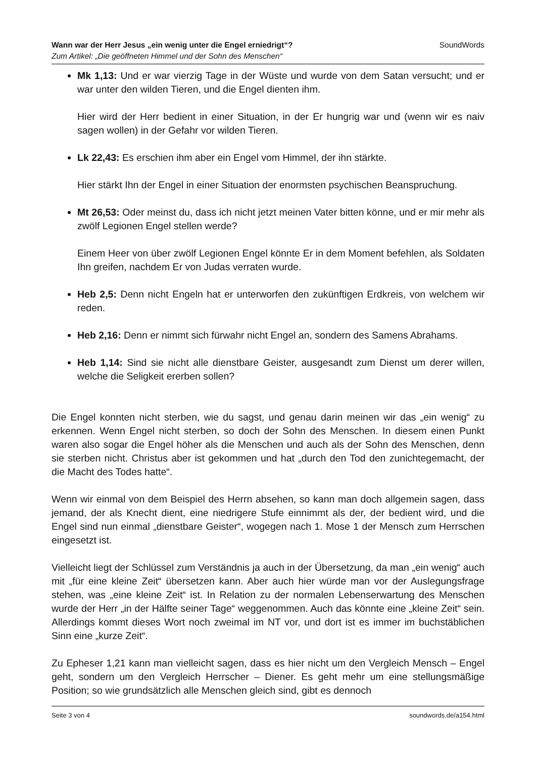SoundWords Wann war der Herr Jesus „ein wenig unter die Engel erniedrigt“?
Zum Artikel: „Die geöffneten Himmel und der Sohn des Menschen“
Mk 1,13: Und er war vierzig Tage in der Wüste und wurde von dem Satan versucht; und er war unter den wilden Tieren, und die Engel dienten ihm.
Hier wird der Herr bedient in einer Situation, in der Er hungrig war und (wenn wir es naiv sagen wollen) in der Gefahr vor wilden Tieren.
Lk 22,43: Es erschien ihm aber ein Engel vom Himmel, der ihn stärkte.
Hier stärkt Ihn der Engel in einer Situation der enormsten psychischen Beanspruchung.
Mt 26,53: Oder meinst du, dass ich nicht jetzt meinen Vater bitten könne, und er mir mehr als zwölf Legionen Engel stellen werde?
Einem Heer von über zwölf Legionen Engel könnte Er in dem Moment befehlen, als Soldaten Ihn greifen, nachdem Er von Judas verraten wurde.
Heb 2,5: Denn nicht Engeln hat er unterworfen den zukünftigen Erdkreis, von welchem wir reden.
Heb 2,16: Denn er nimmt sich fürwahr nicht Engel an, sondern des Samens Abrahams.
Heb 1,14: Sind sie nicht alle dienstbare Geister, ausgesandt zum Dienst um derer willen, welche die Seligkeit ererben sollen?
Die Engel konnten nicht sterben, wie du sagst, und genau darin meinen wir das „ein wenig“ zu erkennen. Wenn Engel nicht sterben, so doch der Sohn des Menschen. In diesem einen Punkt waren also sogar die Engel höher als die Menschen und auch als der Sohn des Menschen, denn sie sterben nicht. Christus aber ist gekommen und hat „durch den Tod den zunichtegemacht, der die Macht des Todes hatte“.
Wenn wir einmal von dem Beispiel des Herrn absehen, so kann man doch allgemein sagen, dass jemand, der als Knecht dient, eine niedrigere Stufe einnimmt als der, der bedient wird, und die Engel sind nun einmal „dienstbare Geister“, wogegen nach 1. Mose 1 der Mensch zum Herrschen eingesetzt ist.
Vielleicht liegt der Schlüssel zum Verständnis ja auch in der Übersetzung, da man „ein wenig“ auch mit „für eine kleine Zeit“ übersetzen kann. Aber auch hier würde man vor der Auslegungsfrage stehen, was „eine kleine Zeit“ ist. In Relation zu der normalen Lebenserwartung des Menschen wurde der Herr „in der Hälfte seiner Tage“ weggenommen. Auch das könnte eine „kleine Zeit“ sein. Allerdings kommt dieses Wort noch zweimal im NT vor, und dort ist es immer im buchstäblichen Sinn eine „kurze Zeit“.
Zu Epheser 1,21 kann man vielleicht sagen, dass es hier nicht um den Vergleich Mensch – Engel geht, sondern um den Vergleich Herrscher – Diener. Es geht mehr um eine stellungsmäßige Position; so wie grundsätzlich alle Menschen gleich sind, gibt es dennoch
Seite 3 von 4 soundwords.de/a154.html